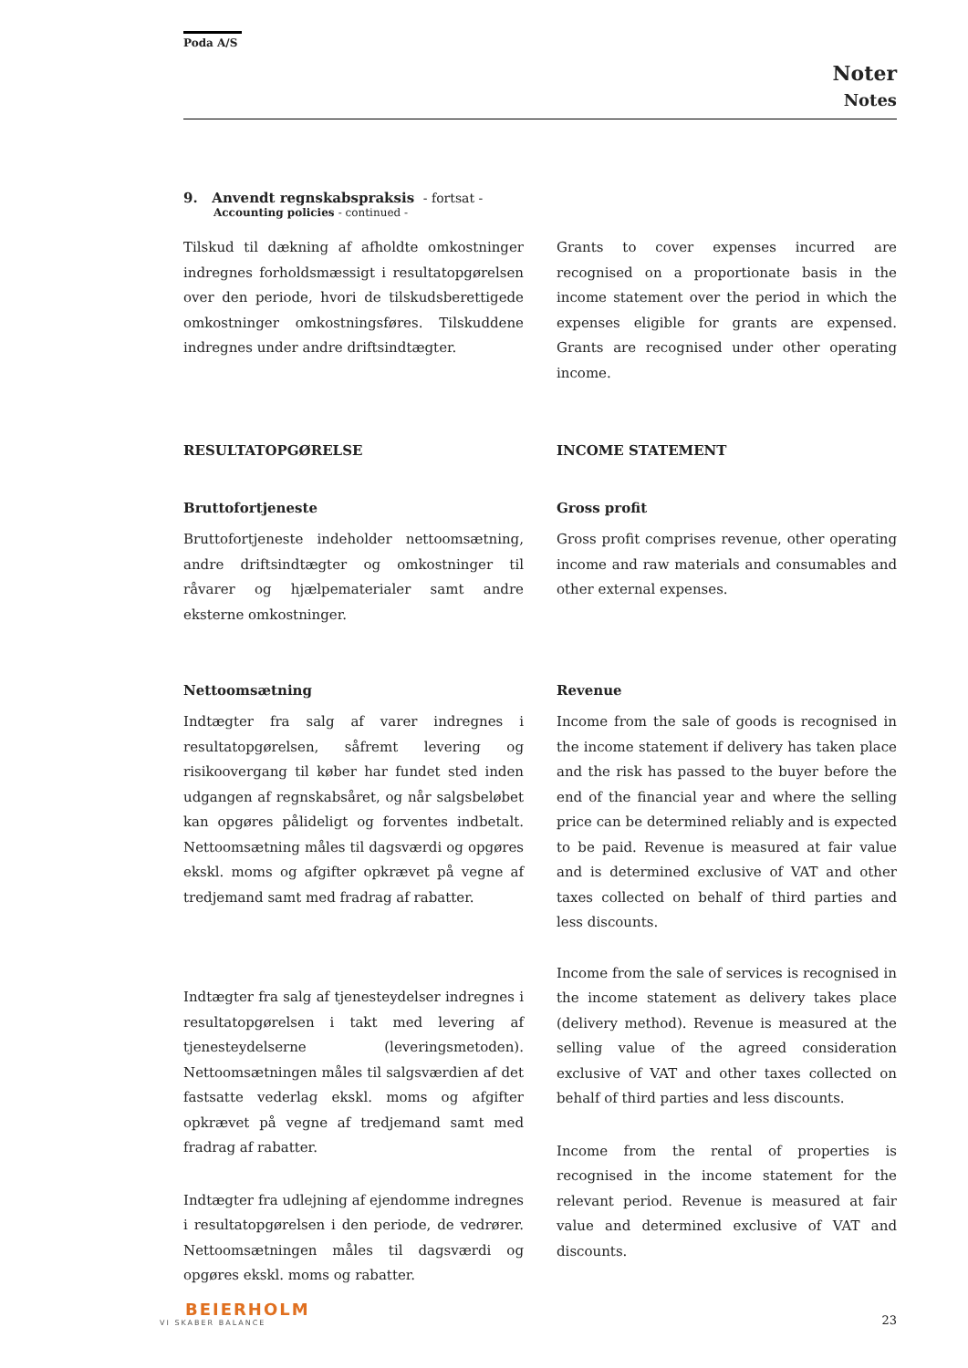Poda A/S
Noter
Notes
9. Anvendt regnskabspraksis - fortsat -
Accounting policies - continued -
Tilskud til dækning af afholdte omkostninger indregnes forholdsmæssigt i resultatopgørelsen over den periode, hvori de tilskudsberettigede omkostninger omkostningsføres. Tilskuddene indregnes under andre driftsindtægter.
Grants to cover expenses incurred are recognised on a proportionate basis in the income statement over the period in which the expenses eligible for grants are expensed. Grants are recognised under other operating income.
RESULTATOPGØRELSE INCOME STATEMENT
Bruttofortjeneste
Bruttofortjeneste indeholder nettoomsætning, andre driftsindtægter og omkostninger til råvarer og hjælpematerialer samt andre eksterne omkostninger.
Gross profit
Gross profit comprises revenue, other operating income and raw materials and consumables and other external expenses.
Nettoomsætning
Indtægter fra salg af varer indregnes i resultatopgørelsen, såfremt levering og risikoovergang til køber har fundet sted inden udgangen af regnskabsåret, og når salgsbeløbet kan opgøres pålideligt og forventes indbetalt. Nettoomsætning måles til dagsværdi og opgøres ekskl. moms og afgifter opkrævet på vegne af tredjemand samt med fradrag af rabatter.
Indtægter fra salg af tjenesteydelser indregnes i resultatopgørelsen i takt med levering af tjenesteydelserne (leveringsmetoden). Nettoomsætningen måles til salgsværdien af det fastsatte vederlag ekskl. moms og afgifter opkrævet på vegne af tredjemand samt med fradrag af rabatter.
Indtægter fra udlejning af ejendomme indregnes i resultatopgørelsen i den periode, de vedrører. Nettoomsætningen måles til dagsværdi og opgøres ekskl. moms og rabatter.
Revenue
Income from the sale of goods is recognised in the income statement if delivery has taken place and the risk has passed to the buyer before the end of the financial year and where the selling price can be determined reliably and is expected to be paid. Revenue is measured at fair value and is determined exclusive of VAT and other taxes collected on behalf of third parties and less discounts.
Income from the sale of services is recognised in the income statement as delivery takes place (delivery method). Revenue is measured at the selling value of the agreed consideration exclusive of VAT and other taxes collected on behalf of third parties and less discounts.
Income from the rental of properties is recognised in the income statement for the relevant period. Revenue is measured at fair value and determined exclusive of VAT and discounts.
BEIERHOLM
VI SKABER BALANCE
23